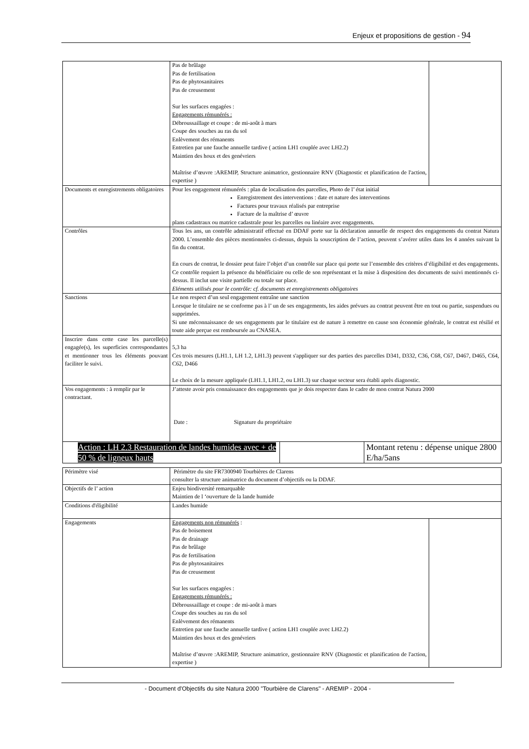Enjeux et propositions de gestion - 94
| | Pas de brûlage Pas de fertilisation Pas de phytosanitaires Pas de creusement Sur les surfaces engagées : Engagements rémunérés : Débroussaillage et coupe : de mi-août à mars Coupe des souches au ras du sol Enlèvement des rémanents Entretien par une fauche annuelle tardive ( action LH1 couplée avec LH2.2) Maintien des houx et des genévriers Maîtrise d’œuvre :AREMIP, Structure animatrice, gestionnaire RNV (Diagnostic et planification de l'action, expertise ) | |
| Documents et enregistrements obligatoires | Pour les engagement rémunérés : plan de localisation des parcelles, Photo de l’ état initial Enregistrement des interventions : date et nature des interventions Factures pour travaux réalisés par entreprise Facture de la maîtrise d’ œuvre plans cadastraux ou matrice cadastrale pour les parcelles ou linéaire avec engagements. | |
| Contrôles | Tous les ans, un contrôle administratif effectué en DDAF porte sur la déclaration annuelle de respect des engagements du contrat Natura 2000. L’ensemble des pièces mentionnées ci-dessus, depuis la souscription de l’action, peuvent s’avérer utiles dans les 4 années suivant la fin du contrat. En cours de contrat, le dossier peut faire l’objet d’un contrôle sur place qui porte sur l’ensemble des critères d’éligibilité et des engagements. Ce contrôle requiert la présence du bénéficiaire ou celle de son représentant et la mise à disposition des documents de suivi mentionnés ci-dessus. Il inclut une visite partielle ou totale sur place. Eléments utilisés pour le contrôle: cf. documents et enregistrements obligatoires | |
| Sanctions | Le non respect d’un seul engagement entraîne une sanction Lorsque le titulaire ne se conforme pas à l’ un de ses engagements, les aides prévues au contrat peuvent être en tout ou partie, suspendues ou supprimées. Si une méconnaissance de ses engagements par le titulaire est de nature à remettre en cause son économie générale, le contrat est résilié et toute aide perçue est remboursée au CNASEA. | |
| Inscrire dans cette case les parcelle(s) engagée(s), les superficies correspondantes et mentionner tous les éléments pouvant faciliter le suivi. | 5,3 ha Ces trois mesures (LH1.1, LH 1.2, LH1.3) peuvent s'appliquer sur des parties des parcelles D341, D332, C36, C68, C67, D467, D465, C64, C62, D466 Le choix de la mesure appliquée (LH1.1, LH1.2, ou LH1.3) sur chaque secteur sera établi après diagnostic. | |
| Vos engagements : à remplir par le contractant. | J’atteste avoir pris connaissance des engagements que je dois respecter dans le cadre de mon contrat Natura 2000 Date : Signature du propriétaire | |
| Action : LH 2.3 Restauration de landes humides avec + de 50 % de ligneux hauts | | Montant retenu : dépense unique 2800 E/ha/5ans |
| Périmètre visé | Périmètre du site FR7300940 Tourbières de Clarens consulter la structure animatrice du document d’objectifs ou la DDAF. | |
| Objectifs de l’ action | Enjeu biodiversité remarquable Maintien de l ‘ouverture de la lande humide | |
| Conditions d'éligibilité | Landes humide | |
| Engagements | Engagements non rémunérés : Pas de boisement Pas de drainage Pas de brûlage Pas de fertilisation Pas de phytosanitaires Pas de creusement Sur les surfaces engagées : Engagements rémunérés : Débroussaillage et coupe : de mi-août à mars Coupe des souches au ras du sol Enlèvement des rémanents Entretien par une fauche annuelle tardive ( action LH1 couplée avec LH2.2) Maintien des houx et des genévriers Maîtrise d’œuvre :AREMIP, Structure animatrice, gestionnaire RNV (Diagnostic et planification de l'action, expertise ) | |
- Document d'Objectifs du site Natura 2000 "Tourbière de Clarens" - AREMIP - 2004 -